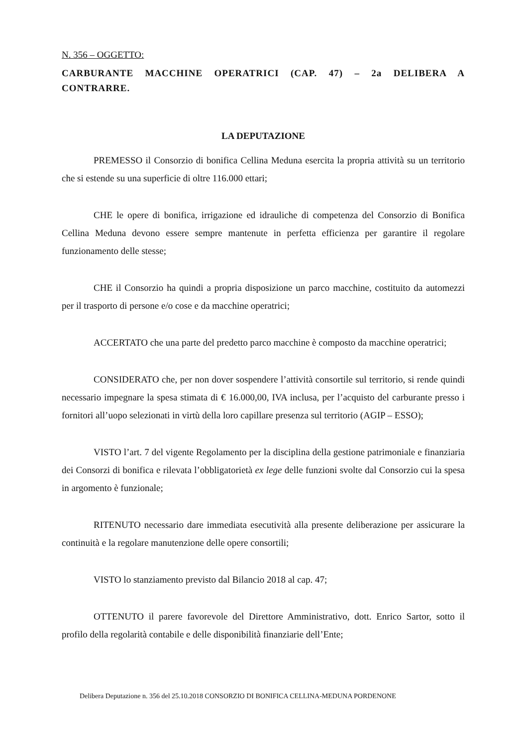N. 356 – OGGETTO:
CARBURANTE MACCHINE OPERATRICI (CAP. 47) – 2a DELIBERA A CONTRARRE.
LA DEPUTAZIONE
PREMESSO il Consorzio di bonifica Cellina Meduna esercita la propria attività su un territorio che si estende su una superficie di oltre 116.000 ettari;
CHE le opere di bonifica, irrigazione ed idrauliche di competenza del Consorzio di Bonifica Cellina Meduna devono essere sempre mantenute in perfetta efficienza per garantire il regolare funzionamento delle stesse;
CHE il Consorzio ha quindi a propria disposizione un parco macchine, costituito da automezzi per il trasporto di persone e/o cose e da macchine operatrici;
ACCERTATO che una parte del predetto parco macchine è composto da macchine operatrici;
CONSIDERATO che, per non dover sospendere l’attività consortile sul territorio, si rende quindi necessario impegnare la spesa stimata di € 16.000,00, IVA inclusa, per l’acquisto del carburante presso i fornitori all’uopo selezionati in virtù della loro capillare presenza sul territorio (AGIP – ESSO);
VISTO l’art. 7 del vigente Regolamento per la disciplina della gestione patrimoniale e finanziaria dei Consorzi di bonifica e rilevata l’obbligatorietà ex lege delle funzioni svolte dal Consorzio cui la spesa in argomento è funzionale;
RITENUTO necessario dare immediata esecutività alla presente deliberazione per assicurare la continuità e la regolare manutenzione delle opere consortili;
VISTO lo stanziamento previsto dal Bilancio 2018 al cap. 47;
OTTENUTO il parere favorevole del Direttore Amministrativo, dott. Enrico Sartor, sotto il profilo della regolarità contabile e delle disponibilità finanziarie dell’Ente;
Delibera Deputazione n. 356 del 25.10.2018 CONSORZIO DI BONIFICA CELLINA-MEDUNA PORDENONE